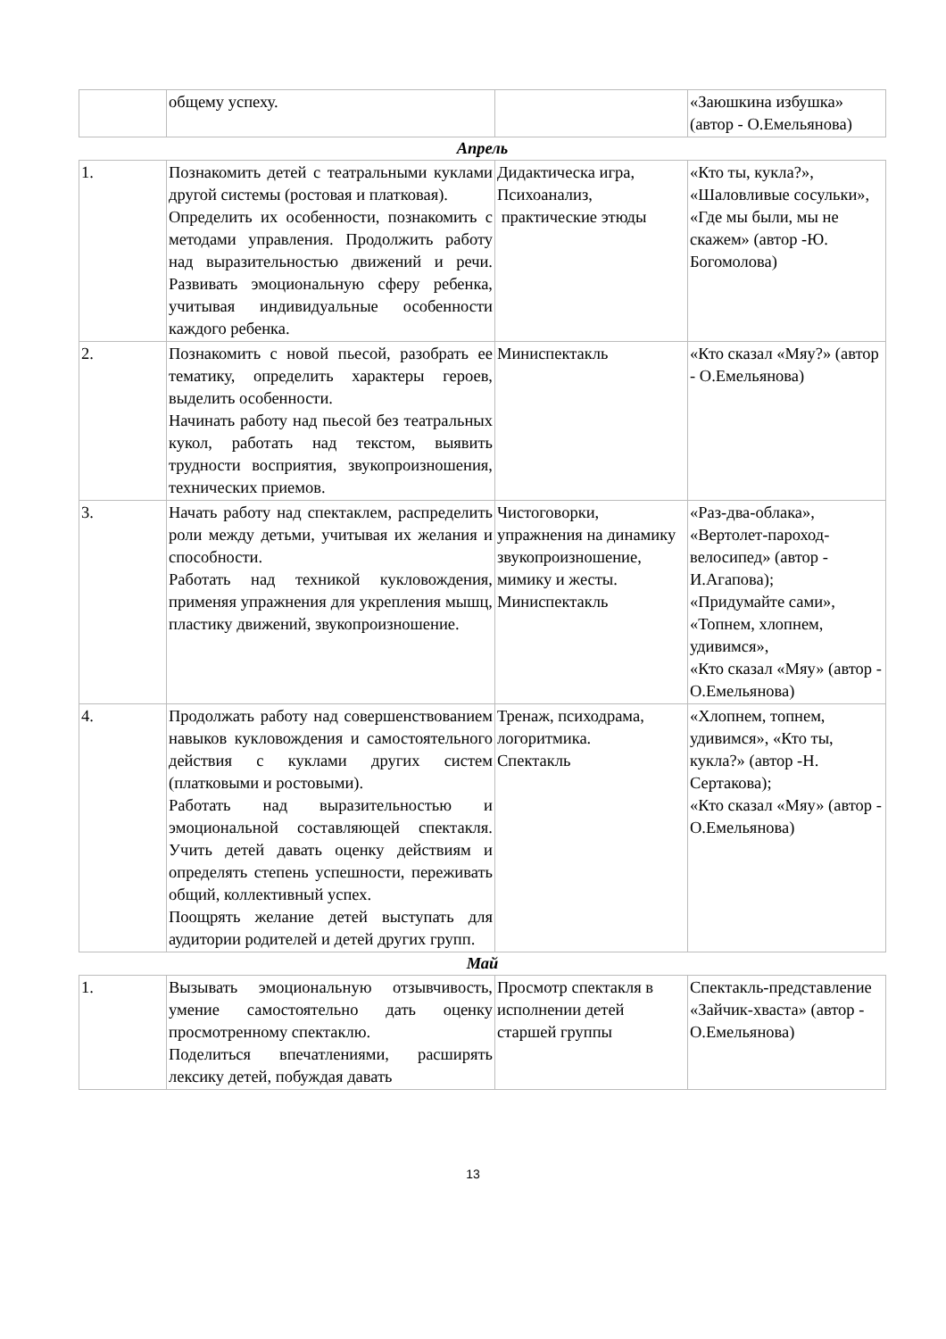| | общему успеху. | | «Заюшкина избушка» (автор - О.Емельянова) |
| Апрель | | | |
| 1. | Познакомить детей с театральными куклами другой системы (ростовая и платковая). Определить их особенности, познакомить с методами управления. Продолжить работу над выразительностью движений и речи. Развивать эмоциональную сферу ребенка, учитывая индивидуальные особенности каждого ребенка. | Дидактическа игра, Психоанализ, практические этюды | «Кто ты, кукла?», «Шаловливые сосульки», «Где мы были, мы не скажем» (автор -Ю. Богомолова) |
| 2. | Познакомить с новой пьесой, разобрать ее тематику, определить характеры героев, выделить особенности. Начинать работу над пьесой без театральных кукол, работать над текстом, выявить трудности восприятия, звукопроизношения, технических приемов. | Миниспектакль | «Кто сказал «Мяу?» (автор - О.Емельянова) |
| 3. | Начать работу над спектаклем, распределить роли между детьми, учитывая их желания и способности. Работать над техникой кукловождения, применяя упражнения для укрепления мышц, пластику движений, звукопроизношение. | Чистоговорки, упражнения на динамику звукопроизношение, мимику и жесты. Миниспектакль | «Раз-два-облака», «Вертолет-пароход-велосипед» (автор - И.Агапова); «Придумайте сами», «Топнем, хлопнем, удивимся», «Кто сказал «Мяу» (автор - О.Емельянова) |
| 4. | Продолжать работу над совершенствованием навыков кукловождения и самостоятельного действия с куклами других систем (платковыми и ростовыми). Работать над выразительностью и эмоциональной составляющей спектакля. Учить детей давать оценку действиям и определять степень успешности, переживать общий, коллективный успех. Поощрять желание детей выступать для аудитории родителей и детей других групп. | Тренаж, психодрама, логоритмика. Спектакль | «Хлопнем, топнем, удивимся», «Кто ты, кукла?» (автор -Н. Сертакова); «Кто сказал «Мяу» (автор - О.Емельянова) |
| Май | | | |
| 1. | Вызывать эмоциональную отзывчивость, умение самостоятельно дать оценку просмотренному спектаклю. Поделиться впечатлениями, расширять лексику детей, побуждая давать | Просмотр спектакля в исполнении детей старшей группы | Спектакль-представление «Зайчик-хваста» (автор - О.Емельянова) |
13